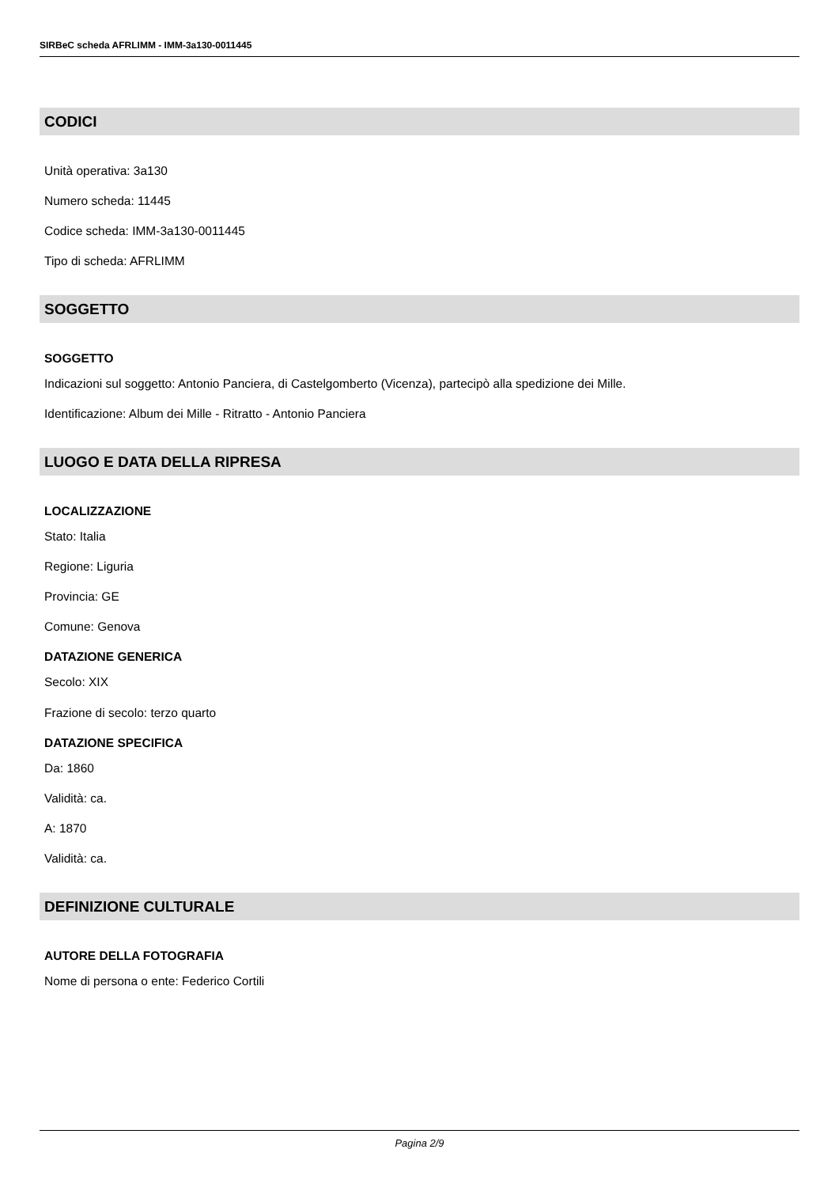SIRBeC scheda AFRLIMM - IMM-3a130-0011445
CODICI
Unità operativa: 3a130
Numero scheda: 11445
Codice scheda: IMM-3a130-0011445
Tipo di scheda: AFRLIMM
SOGGETTO
SOGGETTO
Indicazioni sul soggetto: Antonio Panciera, di Castelgomberto (Vicenza), partecipò alla spedizione dei Mille.
Identificazione: Album dei Mille - Ritratto - Antonio Panciera
LUOGO E DATA DELLA RIPRESA
LOCALIZZAZIONE
Stato: Italia
Regione: Liguria
Provincia: GE
Comune: Genova
DATAZIONE GENERICA
Secolo: XIX
Frazione di secolo: terzo quarto
DATAZIONE SPECIFICA
Da: 1860
Validità: ca.
A: 1870
Validità: ca.
DEFINIZIONE CULTURALE
AUTORE DELLA FOTOGRAFIA
Nome di persona o ente: Federico Cortili
Pagina 2/9